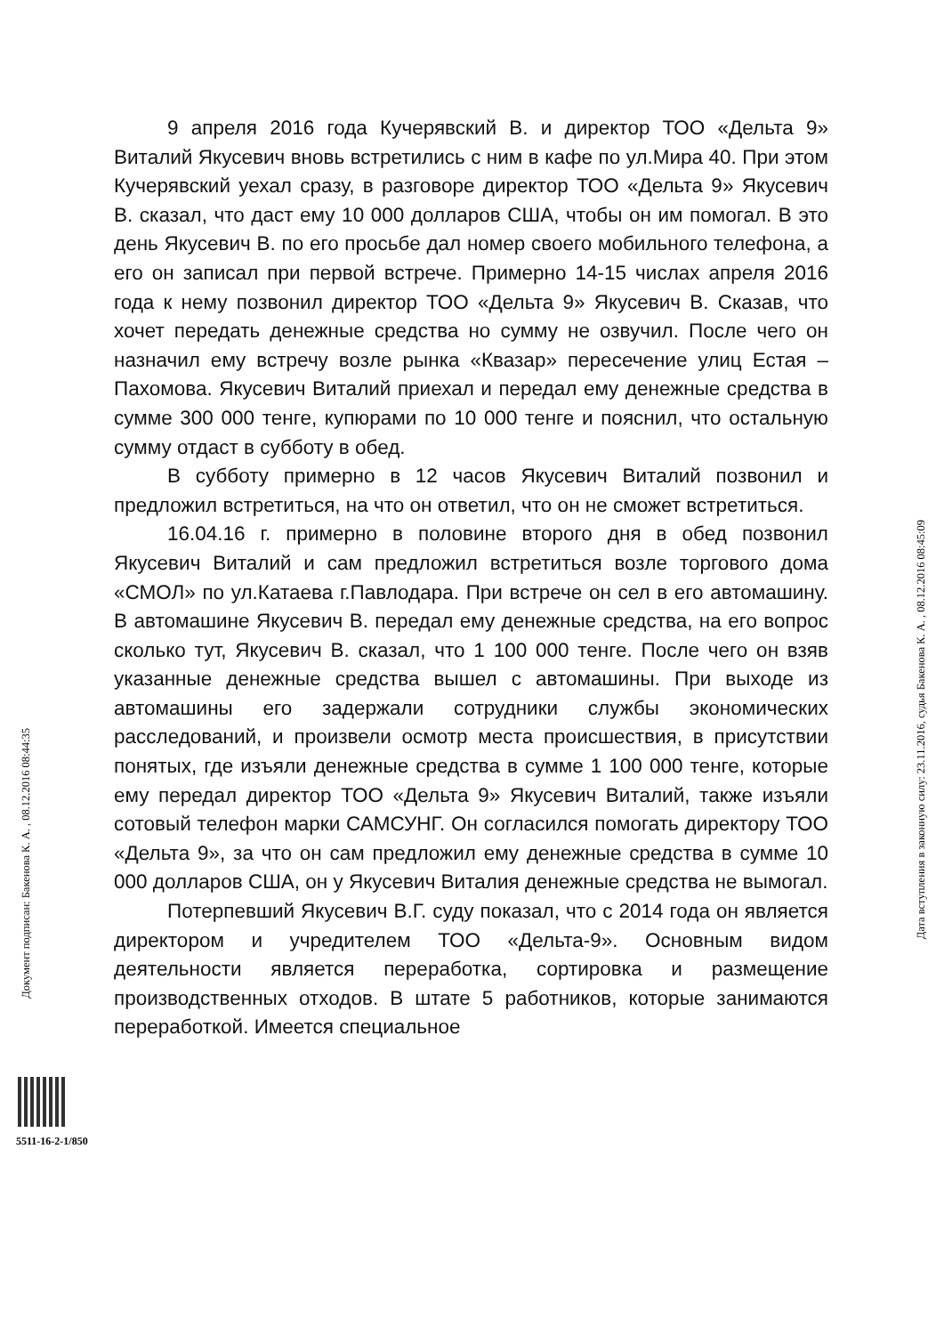9 апреля 2016 года Кучерявский В. и директор ТОО «Дельта 9» Виталий Якусевич вновь встретились с ним в кафе по ул.Мира 40. При этом Кучерявский уехал сразу, в разговоре директор ТОО «Дельта 9» Якусевич В. сказал, что даст ему 10 000 долларов США, чтобы он им помогал. В это день Якусевич В. по его просьбе дал номер своего мобильного телефона, а его он записал при первой встрече. Примерно 14-15 числах апреля 2016 года к нему позвонил директор ТОО «Дельта 9» Якусевич В. Сказав, что хочет передать денежные средства но сумму не озвучил. После чего он назначил ему встречу возле рынка «Квазар» пересечение улиц Естая – Пахомова. Якусевич Виталий приехал и передал ему денежные средства в сумме 300 000 тенге, купюрами по 10 000 тенге и пояснил, что остальную сумму отдаст в субботу в обед.
В субботу примерно в 12 часов Якусевич Виталий позвонил и предложил встретиться, на что он ответил, что он не сможет встретиться.
16.04.16 г. примерно в половине второго дня в обед позвонил Якусевич Виталий и сам предложил встретиться возле торгового дома «СМОЛ» по ул.Катаева г.Павлодара. При встрече он сел в его автомашину. В автомашине Якусевич В. передал ему денежные средства, на его вопрос сколько тут, Якусевич В. сказал, что 1 100 000 тенге. После чего он взяв указанные денежные средства вышел с автомашины. При выходе из автомашины его задержали сотрудники службы экономических расследований, и произвели осмотр места происшествия, в присутствии понятых, где изъяли денежные средства в сумме 1 100 000 тенге, которые ему передал директор ТОО «Дельта 9» Якусевич Виталий, также изъяли сотовый телефон марки САМСУНГ. Он согласился помогать директору ТОО «Дельта 9», за что он сам предложил ему денежные средства в сумме 10 000 долларов США, он у Якусевич Виталия денежные средства не вымогал.
Потерпевший Якусевич В.Г. суду показал, что с 2014 года он является директором и учредителем ТОО «Дельта-9». Основным видом деятельности является переработка, сортировка и размещение производственных отходов. В штате 5 работников, которые занимаются переработкой. Имеется специальное
Документ подписан: Бакенова К. А. , 08.12.2016 08:44:35
Дата вступления в законную силу: 23.11.2016, судья Бакенова К. А. , 08.12.2016 08:45:09
5511-16-2-1/850